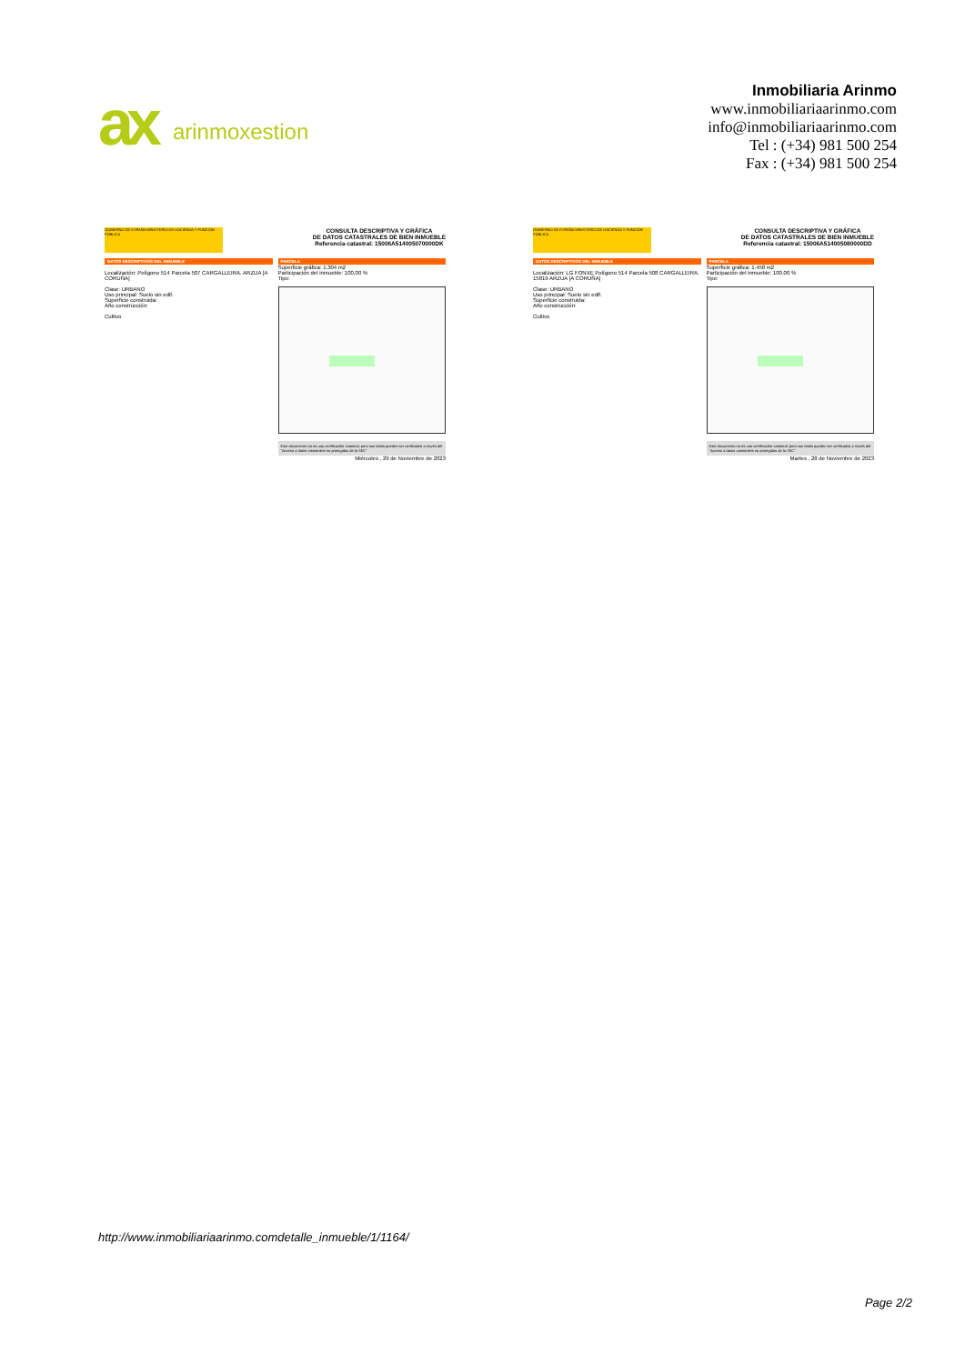ax arinmoxestion
Inmobiliaria Arinmo
www.inmobiliariaarinmo.com
info@inmobiliariaarinmo.com
Tel : (+34) 981 500 254
Fax : (+34) 981 500 254
GOBIERNO DE ESPAÑA MINISTERIO DE HACIENDA Y FUNCIÓN PÚBLICA
CONSULTA DESCRIPTIVA Y GRÁFICA
DE DATOS CATASTRALES DE BIEN INMUEBLE
Referencia catastral: 15006A514005070000DK
DATOS DESCRIPTIVOS DEL INMUEBLE
Localización: Polígono 514 Parcela 507 CARGALLEIRA. ARZUA [A CORUÑA]
Clase: URBANO
Uso principal: Suelo sin edif.
Superficie construida:
Año construcción:
Cultivo
PARCELA
Superficie gráfica: 1.304 m2
Participación del inmueble: 100,00 %
Tipo:
Este documento no es una certificación catastral, pero sus datos pueden ser verificados a través del "Acceso a datos catastrales no protegidos de la SEC"
Miércoles , 29 de Noviembre de 2023
GOBIERNO DE ESPAÑA MINISTERIO DE HACIENDA Y FUNCIÓN PÚBLICA
CONSULTA DESCRIPTIVA Y GRÁFICA
DE DATOS CATASTRALES DE BIEN INMUEBLE
Referencia catastral: 15006A514005080000DD
DATOS DESCRIPTIVOS DEL INMUEBLE
Localización: LG FONXE Polígono 514 Parcela 508 CARGALLEIRA. 15819 ARZUA [A CORUÑA]
Clase: URBANO
Uso principal: Suelo sin edif.
Superficie construida:
Año construcción:
Cultivo
PARCELA
Superficie gráfica: 1.458 m2
Participación del inmueble: 100,00 %
Tipo:
Este documento no es una certificación catastral, pero sus datos pueden ser verificados a través del "Acceso a datos catastrales no protegidos de la SEC"
Martes , 28 de Noviembre de 2023
http://www.inmobiliariaarinmo.comdetalle_inmueble/1/1164/
Page 2/2